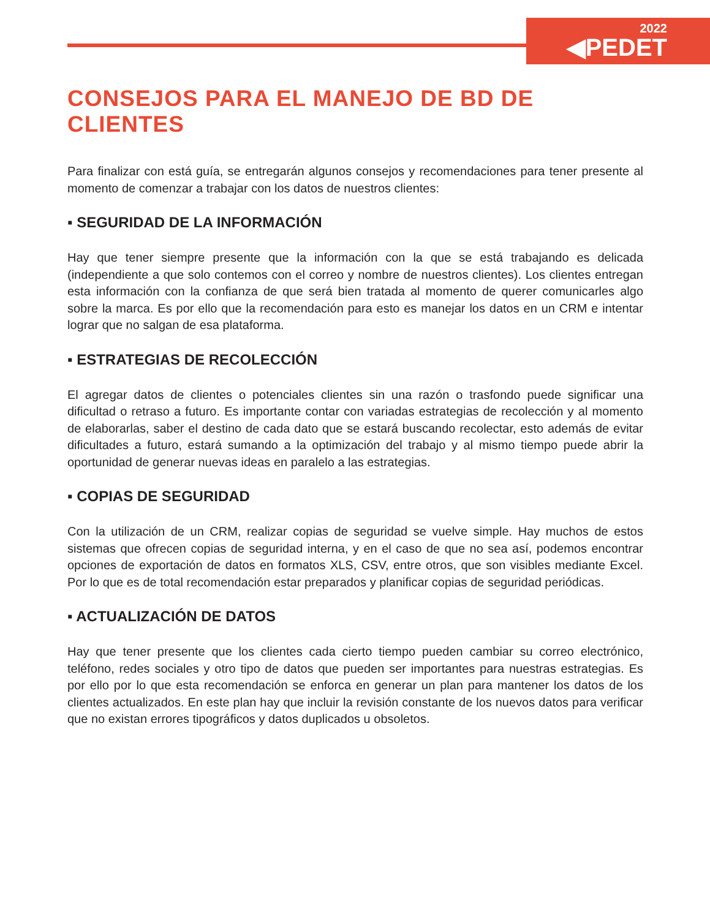2022
◀PEDET
CONSEJOS PARA EL MANEJO DE BD DE CLIENTES
Para finalizar con está guía, se entregarán algunos consejos y recomendaciones para tener presente al momento de comenzar a trabajar con los datos de nuestros clientes:
▪ SEGURIDAD DE LA INFORMACIÓN
Hay que tener siempre presente que la información con la que se está trabajando es delicada (independiente a que solo contemos con el correo y nombre de nuestros clientes). Los clientes entregan esta información con la confianza de que será bien tratada al momento de querer comunicarles algo sobre la marca. Es por ello que la recomendación para esto es manejar los datos en un CRM e intentar lograr que no salgan de esa plataforma.
▪ ESTRATEGIAS DE RECOLECCIÓN
El agregar datos de clientes o potenciales clientes sin una razón o trasfondo puede significar una dificultad o retraso a futuro. Es importante contar con variadas estrategias de recolección y al momento de elaborarlas, saber el destino de cada dato que se estará buscando recolectar, esto además de evitar dificultades a futuro, estará sumando a la optimización del trabajo y al mismo tiempo puede abrir la oportunidad de generar nuevas ideas en paralelo a las estrategias.
▪ COPIAS DE SEGURIDAD
Con la utilización de un CRM, realizar copias de seguridad se vuelve simple. Hay muchos de estos sistemas que ofrecen copias de seguridad interna, y en el caso de que no sea así, podemos encontrar opciones de exportación de datos en formatos XLS, CSV, entre otros, que son visibles mediante Excel. Por lo que es de total recomendación estar preparados y planificar copias de seguridad periódicas.
▪ ACTUALIZACIÓN DE DATOS
Hay que tener presente que los clientes cada cierto tiempo pueden cambiar su correo electrónico, teléfono, redes sociales y otro tipo de datos que pueden ser importantes para nuestras estrategias. Es por ello por lo que esta recomendación se enforca en generar un plan para mantener los datos de los clientes actualizados. En este plan hay que incluir la revisión constante de los nuevos datos para verificar que no existan errores tipográficos y datos duplicados u obsoletos.